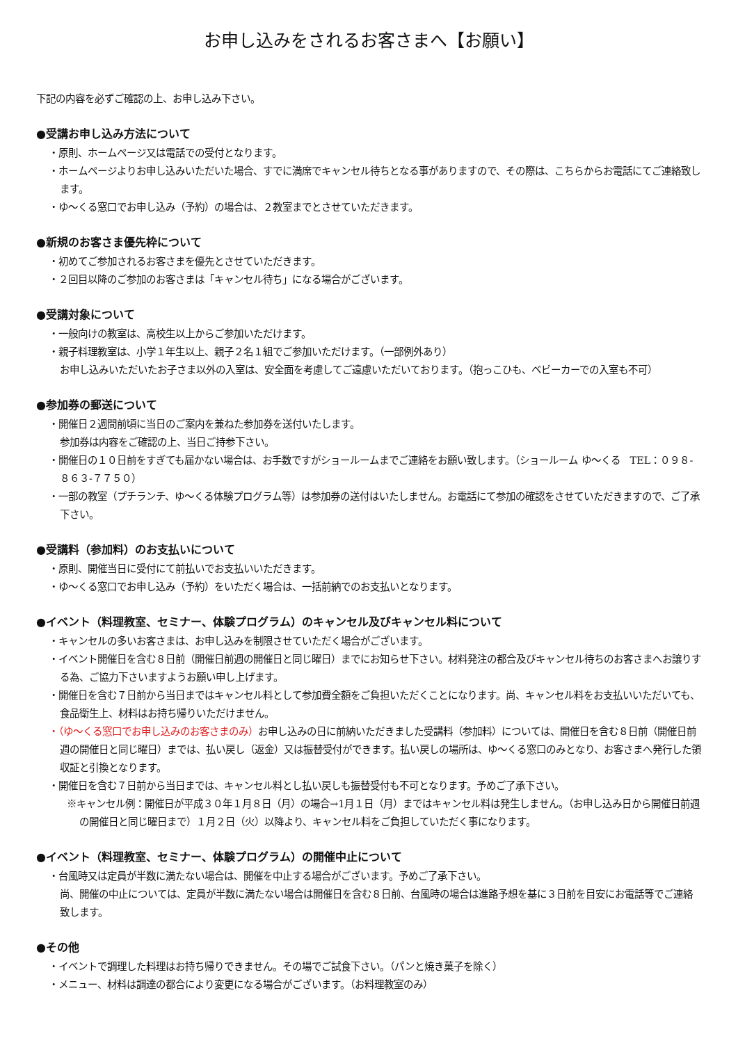お申し込みをされるお客さまへ【お願い】
下記の内容を必ずご確認の上、お申し込み下さい。
●受講お申し込み方法について
・原則、ホームページ又は電話での受付となります。
・ホームページよりお申し込みいただいた場合、すでに満席でキャンセル待ちとなる事がありますので、その際は、こちらからお電話にてご連絡致します。
・ゆ～くる窓口でお申し込み（予約）の場合は、２教室までとさせていただきます。
●新規のお客さま優先枠について
・初めてご参加されるお客さまを優先とさせていただきます。
・２回目以降のご参加のお客さまは「キャンセル待ち」になる場合がございます。
●受講対象について
・一般向けの教室は、高校生以上からご参加いただけます。
・親子料理教室は、小学１年生以上、親子２名１組でご参加いただけます。（一部例外あり）
お申し込みいただいたお子さま以外の入室は、安全面を考慮してご遠慮いただいております。（抱っこひも、ベビーカーでの入室も不可）
●参加券の郵送について
・開催日２週間前頃に当日のご案内を兼ねた参加券を送付いたします。
参加券は内容をご確認の上、当日ご持参下さい。
・開催日の１０日前をすぎても届かない場合は、お手数ですがショールームまでご連絡をお願い致します。（ショールーム ゆ～くる　TEL：０９８-８６３-７７５０）
・一部の教室（プチランチ、ゆ～くる体験プログラム等）は参加券の送付はいたしません。お電話にて参加の確認をさせていただきますので、ご了承下さい。
●受講料（参加料）のお支払いについて
・原則、開催当日に受付にて前払いでお支払いいただきます。
・ゆ～くる窓口でお申し込み（予約）をいただく場合は、一括前納でのお支払いとなります。
●イベント（料理教室、セミナー、体験プログラム）のキャンセル及びキャンセル料について
・キャンセルの多いお客さまは、お申し込みを制限させていただく場合がございます。
・イベント開催日を含む８日前（開催日前週の開催日と同じ曜日）までにお知らせ下さい。材料発注の都合及びキャンセル待ちのお客さまへお譲りする為、ご協力下さいますようお願い申し上げます。
・開催日を含む７日前から当日まではキャンセル料として参加費全額をご負担いただくことになります。尚、キャンセル料をお支払いいただいても、食品衛生上、材料はお持ち帰りいただけません。
・（ゆ～くる窓口でお申し込みのお客さまのみ）お申し込みの日に前納いただきました受講料（参加料）については、開催日を含む８日前（開催日前週の開催日と同じ曜日）までは、払い戻し（返金）又は振替受付ができます。払い戻しの場所は、ゆ～くる窓口のみとなり、お客さまへ発行した領収証と引換となります。
・開催日を含む７日前から当日までは、キャンセル料とし払い戻しも振替受付も不可となります。予めご了承下さい。
※キャンセル例：開催日が平成３０年１月８日（月）の場合→1月１日（月）まではキャンセル料は発生しません。（お申し込み日から開催日前週の開催日と同じ曜日まで）１月２日（火）以降より、キャンセル料をご負担していただく事になります。
●イベント（料理教室、セミナー、体験プログラム）の開催中止について
・台風時又は定員が半数に満たない場合は、開催を中止する場合がございます。予めご了承下さい。
尚、開催の中止については、定員が半数に満たない場合は開催日を含む８日前、台風時の場合は進路予想を基に３日前を目安にお電話等でご連絡致します。
●その他
・イベントで調理した料理はお持ち帰りできません。その場でご試食下さい。（パンと焼き菓子を除く）
・メニュー、材料は調達の都合により変更になる場合がございます。（お料理教室のみ）